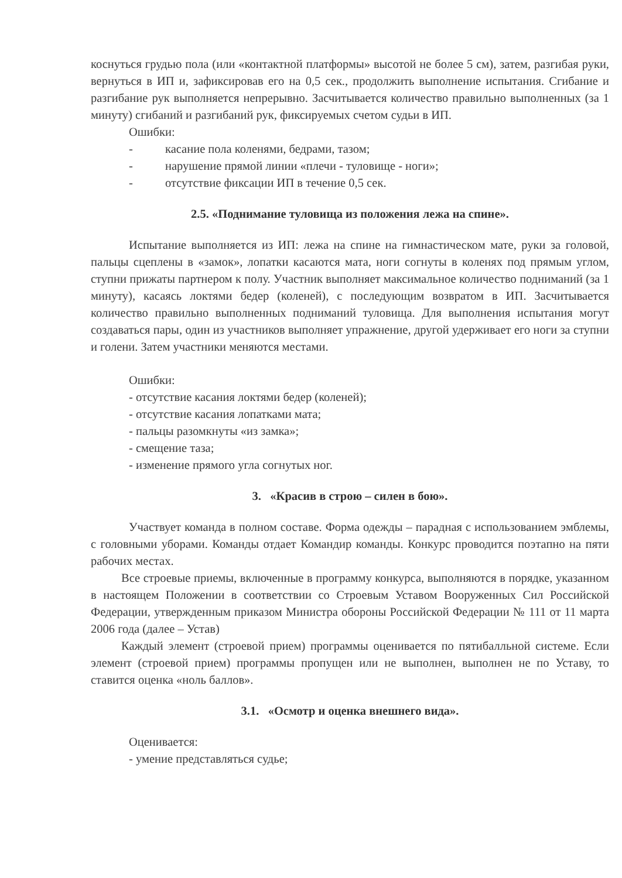коснуться грудью пола (или «контактной платформы» высотой не более 5 см), затем, разгибая руки, вернуться в ИП и, зафиксировав его на 0,5 сек., продолжить выполнение испытания. Сгибание и разгибание рук выполняется непрерывно. Засчитывается количество правильно выполненных (за 1 минуту) сгибаний и разгибаний рук, фиксируемых счетом судьи в ИП.
Ошибки:
- касание пола коленями, бедрами, тазом;
- нарушение прямой линии «плечи - туловище - ноги»;
- отсутствие фиксации ИП в течение 0,5 сек.
2.5. «Поднимание туловища из положения лежа на спине».
Испытание выполняется из ИП: лежа на спине на гимнастическом мате, руки за головой, пальцы сцеплены в «замок», лопатки касаются мата, ноги согнуты в коленях под прямым углом, ступни прижаты партнером к полу. Участник выполняет максимальное количество подниманий (за 1 минуту), касаясь локтями бедер (коленей), с последующим возвратом в ИП. Засчитывается количество правильно выполненных подниманий туловища. Для выполнения испытания могут создаваться пары, один из участников выполняет упражнение, другой удерживает его ноги за ступни и голени. Затем участники меняются местами.
Ошибки:
- отсутствие касания локтями бедер (коленей);
- отсутствие касания лопатками мата;
- пальцы разомкнуты «из замка»;
- смещение таза;
- изменение прямого угла согнутых ног.
3. «Красив в строю – силен в бою».
Участвует команда в полном составе. Форма одежды – парадная с использованием эмблемы, с головными уборами. Команды отдает Командир команды. Конкурс проводится поэтапно на пяти рабочих местах.
Все строевые приемы, включенные в программу конкурса, выполняются в порядке, указанном в настоящем Положении в соответствии со Строевым Уставом Вооруженных Сил Российской Федерации, утвержденным приказом Министра обороны Российской Федерации № 111 от 11 марта 2006 года (далее – Устав)
Каждый элемент (строевой прием) программы оценивается по пятибалльной системе. Если элемент (строевой прием) программы пропущен или не выполнен, выполнен не по Уставу, то ставится оценка «ноль баллов».
3.1. «Осмотр и оценка внешнего вида».
Оценивается:
- умение представляться судье;